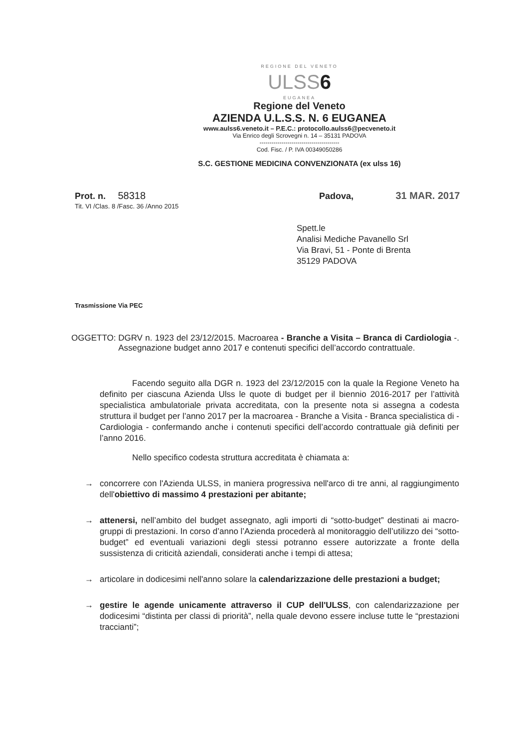REGIONE DEL VENETO
ULSS6
EUGANEA
Regione del Veneto
AZIENDA U.L.S.S. N. 6 EUGANEA
www.aulss6.veneto.it – P.E.C.: protocollo.aulss6@pecveneto.it
Via Enrico degli Scrovegni n. 14 – 35131 PADOVA
----------------------------------------
Cod. Fisc. / P. IVA 00349050286
S.C. GESTIONE MEDICINA CONVENZIONATA (ex ulss 16)
Prot. n. 58318
Tit. VI /Clas. 8 /Fasc. 36 /Anno 2015
Padova, 31 MAR. 2017
Spett.le
Analisi Mediche Pavanello Srl
Via Bravi, 51 - Ponte di Brenta
35129 PADOVA
Trasmissione Via PEC
OGGETTO: DGRV n. 1923 del 23/12/2015. Macroarea - Branche a Visita – Branca di Cardiologia -. Assegnazione budget anno 2017 e contenuti specifici dell’accordo contrattuale.
Facendo seguito alla DGR n. 1923 del 23/12/2015 con la quale la Regione Veneto ha definito per ciascuna Azienda Ulss le quote di budget per il biennio 2016-2017 per l’attività specialistica ambulatoriale privata accreditata, con la presente nota si assegna a codesta struttura il budget per l’anno 2017 per la macroarea - Branche a Visita - Branca specialistica di - Cardiologia - confermando anche i contenuti specifici dell’accordo contrattuale già definiti per l’anno 2016.
Nello specifico codesta struttura accreditata è chiamata a:
→ concorrere con l'Azienda ULSS, in maniera progressiva nell'arco di tre anni, al raggiungimento dell'obiettivo di massimo 4 prestazioni per abitante;
→ attenersi, nell’ambito del budget assegnato, agli importi di “sotto-budget” destinati ai macro-gruppi di prestazioni. In corso d’anno l’Azienda procederà al monitoraggio dell’utilizzo dei “sotto-budget” ed eventuali variazioni degli stessi potranno essere autorizzate a fronte della sussistenza di criticità aziendali, considerati anche i tempi di attesa;
→ articolare in dodicesimi nell'anno solare la calendarizzazione delle prestazioni a budget;
→ gestire le agende unicamente attraverso il CUP dell'ULSS, con calendarizzazione per dodicesimi “distinta per classi di priorità”, nella quale devono essere incluse tutte le “prestazioni traccianti”;